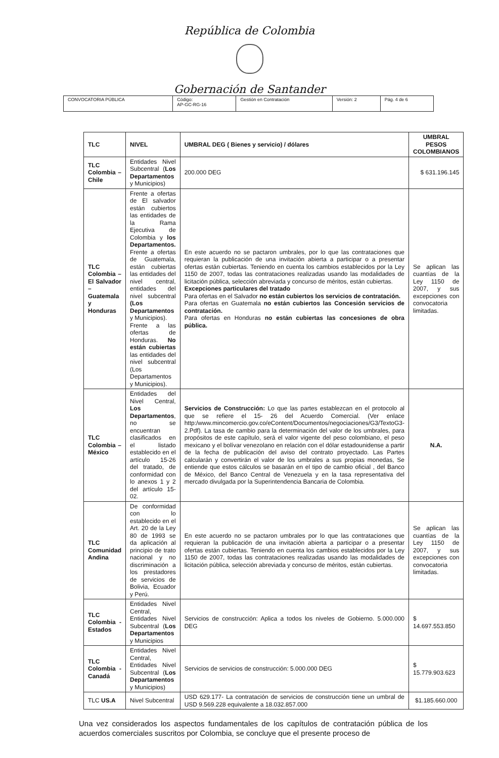República de Colombia
Gobernación de Santander
| CONVOCATORIA PÚBLICA | Código: AP-GC-RG-16 | Gestión en Contratación | Versión: 2 | Pág. 4 de 6 |
| TLC | NIVEL | UMBRAL DEG ( Bienes y servicio) / dólares | UMBRAL PESOS COLOMBIANOS |
| --- | --- | --- | --- |
| TLC Colombia – Chile | Entidades Nivel Subcentral ( Los Departamentos y Municipios) | 200.000 DEG | $ 631.196.145 |
| TLC Colombia – El Salvador – Guatemala y Honduras | Frente a ofertas de El salvador están cubiertos las entidades de la Rama Ejecutiva de Colombia y los Departamentos. Frente a ofertas de Guatemala, están cubiertas las entidades del nivel central, entidades del nivel subcentral (Los Departamentos y Municipios). Frente a las ofertas de Honduras. No están cubiertas las entidades del nivel subcentral (Los Departamentos y Municipios). | En este acuerdo no se pactaron umbrales, por lo que las contrataciones que requieran la publicación de una invitación abierta a participar o a presentar ofertas están cubiertas. Teniendo en cuenta los cambios establecidos por la Ley 1150 de 2007, todas las contrataciones realizadas usando las modalidades de licitación pública, selección abreviada y concurso de méritos, están cubiertas. Excepciones particulares del tratado Para ofertas en el Salvador no están cubiertos los servicios de contratación. Para ofertas en Guatemala no están cubiertos las Concesión servicios de contratación. Para ofertas en Honduras no están cubiertas las concesiones de obra pública. | Se aplican las cuantías de la Ley 1150 de 2007, y sus excepciones con convocatoria limitadas. |
| TLC Colombia – México | Entidades del Nivel Central, Los Departamentos , no se encuentran clasificados en el listado establecido en el artículo 15-26 del tratado, de conformidad con lo anexos 1 y 2 del artículo 15-02. | Servicios de Construcción: Lo que las partes establezcan en el protocolo al que se refiere el 15- 26 del Acuerdo Comercial. (Ver enlace http:/www.mincomercio.gov.co/eContent/Documentos/negociaciones/G3/TextoG3-2.Pdf). La tasa de cambio para la determinación del valor de los umbrales, para propósitos de este capítulo, será el valor vigente del peso colombiano, el peso mexicano y el bolívar venezolano en relación con el dólar estadounidense a partir de la fecha de publicación del aviso del contrato proyectado. Las Partes calcularán y convertirán el valor de los umbrales a sus propias monedas, Se entiende que estos cálculos se basarán en el tipo de cambio oficial , del Banco de México, del Banco Central de Venezuela y en la tasa representativa del mercado divulgada por la Superintendencia Bancaria de Colombia. | N.A. |
| TLC Comunidad Andina | De conformidad con lo establecido en el Art. 20 de la Ley 80 de 1993 se da aplicación al principio de trato nacional y no discriminación a los prestadores de servicios de Bolivia, Ecuador y Perú. | En este acuerdo no se pactaron umbrales por lo que las contrataciones que requieran la publicación de una invitación abierta a participar o a presentar ofertas están cubiertas. Teniendo en cuenta los cambios establecidos por la Ley 1150 de 2007, todas las contrataciones realizadas usando las modalidades de licitación pública, selección abreviada y concurso de méritos, están cubiertas. | Se aplican las cuantías de la Ley 1150 de 2007, y sus excepciones con convocatoria limitadas. |
| TLC Colombia - Estados | Entidades Nivel Central, Entidades Nivel Subcentral ( Los Departamentos y Municipios | Servicios de construcción: Aplica a todos los niveles de Gobierno. 5.000.000 DEG | $ 14.697.553.850 |
| TLC Colombia - Canadá | Entidades Nivel Central, Entidades Nivel Subcentral ( Los Departamentos y Municipios) | Servicios de servicios de construcción: 5.000.000 DEG | $ 15.779.903.623 |
| TLC US.A | Nivel Subcentral | USD 629.177- La contratación de servicios de construcción tiene un umbral de USD 9.569.228 equivalente a 18.032.857.000 | $1.185.660.000 |
Una vez considerados los aspectos fundamentales de los capítulos de contratación pública de los acuerdos comerciales suscritos por Colombia, se concluye que el presente proceso de